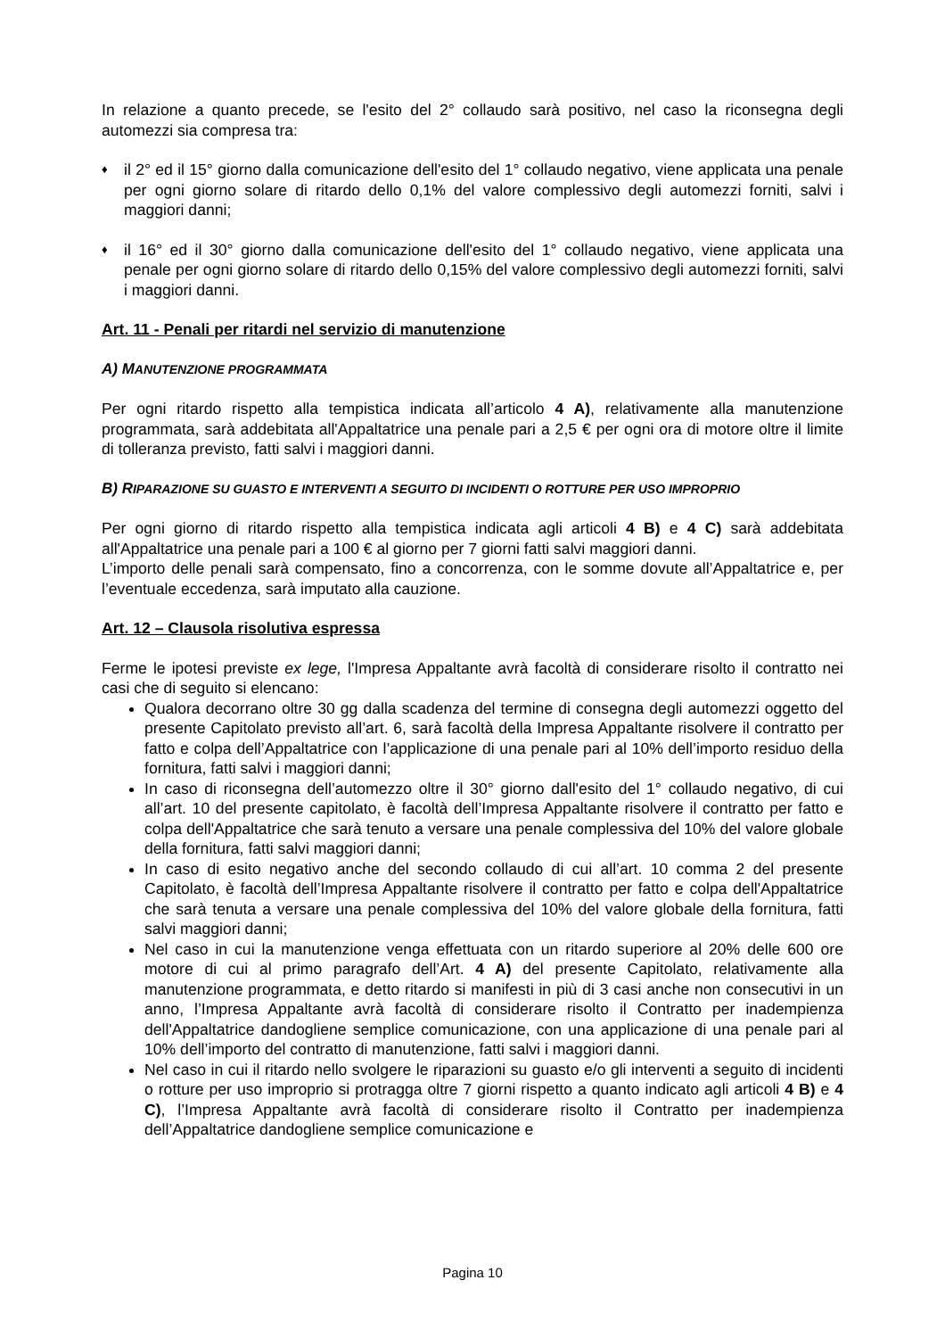In relazione a quanto precede, se l'esito del 2° collaudo sarà positivo, nel caso la riconsegna degli automezzi sia compresa tra:
♦
il 2° ed il 15° giorno dalla comunicazione dell'esito del 1° collaudo negativo, viene applicata una penale per ogni giorno solare di ritardo dello 0,1% del valore complessivo degli automezzi forniti, salvi i maggiori danni;
♦
il 16° ed il 30° giorno dalla comunicazione dell'esito del 1° collaudo negativo, viene applicata una penale per ogni giorno solare di ritardo dello 0,15% del valore complessivo degli automezzi forniti, salvi i maggiori danni.
Art. 11 - Penali per ritardi nel servizio di manutenzione
A) MANUTENZIONE PROGRAMMATA
Per ogni ritardo rispetto alla tempistica indicata all’articolo 4 A), relativamente alla manutenzione programmata, sarà addebitata all'Appaltatrice una penale pari a 2,5 € per ogni ora di motore oltre il limite di tolleranza previsto, fatti salvi i maggiori danni.
B) RIPARAZIONE SU GUASTO E INTERVENTI A SEGUITO DI INCIDENTI O ROTTURE PER USO IMPROPRIO
Per ogni giorno di ritardo rispetto alla tempistica indicata agli articoli 4 B) e 4 C) sarà addebitata all'Appaltatrice una penale pari a 100 € al giorno per 7 giorni fatti salvi maggiori danni.
L’importo delle penali sarà compensato, fino a concorrenza, con le somme dovute all’Appaltatrice e, per l’eventuale eccedenza, sarà imputato alla cauzione.
Art. 12 – Clausola risolutiva espressa
Ferme le ipotesi previste ex lege, l'Impresa Appaltante avrà facoltà di considerare risolto il contratto nei casi che di seguito si elencano:
Qualora decorrano oltre 30 gg dalla scadenza del termine di consegna degli automezzi oggetto del presente Capitolato previsto all’art. 6, sarà facoltà della Impresa Appaltante risolvere il contratto per fatto e colpa dell’Appaltatrice con l’applicazione di una penale pari al 10% dell’importo residuo della fornitura, fatti salvi i maggiori danni;
In caso di riconsegna dell’automezzo oltre il 30° giorno dall'esito del 1° collaudo negativo, di cui all’art. 10 del presente capitolato, è facoltà dell’Impresa Appaltante risolvere il contratto per fatto e colpa dell'Appaltatrice che sarà tenuto a versare una penale complessiva del 10% del valore globale della fornitura, fatti salvi maggiori danni;
In caso di esito negativo anche del secondo collaudo di cui all’art. 10 comma 2 del presente Capitolato, è facoltà dell’Impresa Appaltante risolvere il contratto per fatto e colpa dell'Appaltatrice che sarà tenuta a versare una penale complessiva del 10% del valore globale della fornitura, fatti salvi maggiori danni;
Nel caso in cui la manutenzione venga effettuata con un ritardo superiore al 20% delle 600 ore motore di cui al primo paragrafo dell’Art. 4 A) del presente Capitolato, relativamente alla manutenzione programmata, e detto ritardo si manifesti in più di 3 casi anche non consecutivi in un anno, l’Impresa Appaltante avrà facoltà di considerare risolto il Contratto per inadempienza dell'Appaltatrice dandogliene semplice comunicazione, con una applicazione di una penale pari al 10% dell’importo del contratto di manutenzione, fatti salvi i maggiori danni.
Nel caso in cui il ritardo nello svolgere le riparazioni su guasto e/o gli interventi a seguito di incidenti o rotture per uso improprio si protragga oltre 7 giorni rispetto a quanto indicato agli articoli 4 B) e 4 C), l’Impresa Appaltante avrà facoltà di considerare risolto il Contratto per inadempienza dell’Appaltatrice dandogliene semplice comunicazione e
Pagina 10